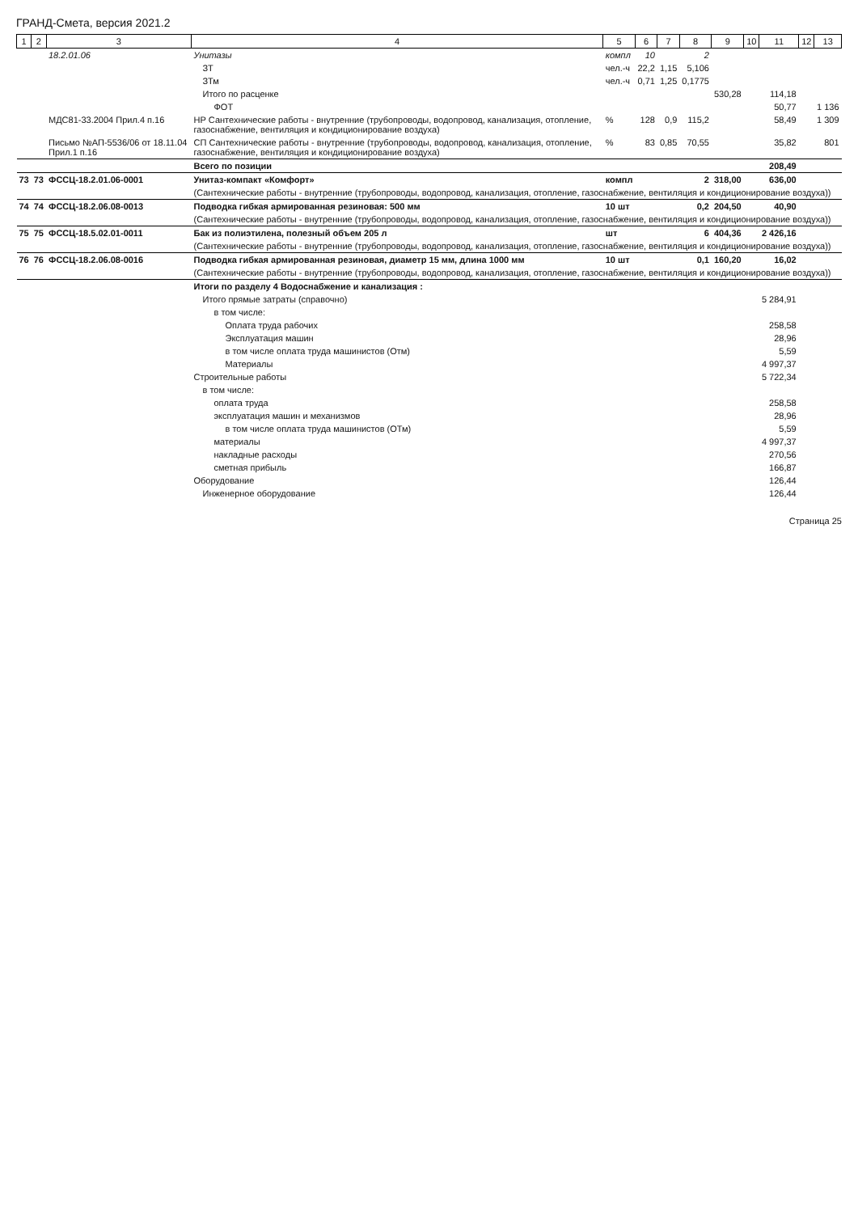ГРАНД-Смета, версия 2021.2
| 1 | 2 | 3 | 4 | 5 | 6 | 7 | 8 | 9 | 10 | 11 | 12 | 13 |
| --- | --- | --- | --- | --- | --- | --- | --- | --- | --- | --- | --- | --- |
| | | 18.2.01.06 | Унитазы | компл | 10 | | 2 | | | | | |
| | | | ЗТ | чел.-ч | 22,2 | 1,15 | 5,106 | | | | | |
| | | | ЗТм | чел.-ч | 0,71 | 1,25 | 0,1775 | | | | | |
| | | | Итого по расценке | | | | | 530,28 | | 114,18 | | |
| | | | ФОТ | | | | | | | 50,77 | | 1 136 |
| | | МДС81-33.2004 Прил.4 п.16 | НР Сантехнические работы - внутренние (трубопроводы, водопровод, канализация, отопление, газоснабжение, вентиляция и кондиционирование воздуха) | % | 128 | 0,9 | 115,2 | | | 58,49 | | 1 309 |
| | | Письмо №АП-5536/06 от 18.11.04 Прил.1 п.16 | СП Сантехнические работы - внутренние (трубопроводы, водопровод, канализация, отопление, газоснабжение, вентиляция и кондиционирование воздуха) | % | 83 | 0,85 | 70,55 | | | 35,82 | | 801 |
| | | | Всего по позиции | | | | | | | 208,49 | | |
| 73 | 73 | ФССЦ-18.2.01.06-0001 | Унитаз-компакт «Комфорт» | компл | | | 2 | 318,00 | | 636,00 | | |
| | | | (Сантехнические работы - внутренние (трубопроводы, водопровод, канализация, отопление, газоснабжение, вентиляция и кондиционирование воздуха)) | | | | | | | | | |
| 74 | 74 | ФССЦ-18.2.06.08-0013 | Подводка гибкая армированная резиновая: 500 мм | 10 шт | | | 0,2 | 204,50 | | 40,90 | | |
| | | | (Сантехнические работы - внутренние (трубопроводы, водопровод, канализация, отопление, газоснабжение, вентиляция и кондиционирование воздуха)) | | | | | | | | | |
| 75 | 75 | ФССЦ-18.5.02.01-0011 | Бак из полиэтилена, полезный объем 205 л | шт | | | 6 | 404,36 | | 2 426,16 | | |
| | | | (Сантехнические работы - внутренние (трубопроводы, водопровод, канализация, отопление, газоснабжение, вентиляция и кондиционирование воздуха)) | | | | | | | | | |
| 76 | 76 | ФССЦ-18.2.06.08-0016 | Подводка гибкая армированная резиновая, диаметр 15 мм, длина 1000 мм | 10 шт | | | 0,1 | 160,20 | | 16,02 | | |
| | | | (Сантехнические работы - внутренние (трубопроводы, водопровод, канализация, отопление, газоснабжение, вентиляция и кондиционирование воздуха)) | | | | | | | | | |
| | | | Итоги по разделу 4 Водоснабжение и канализация : | | | | | | | | | |
| | | | Итого прямые затраты (справочно) | | | | | | | 5 284,91 | | |
| | | | в том числе: | | | | | | | | | |
| | | | Оплата труда рабочих | | | | | | | 258,58 | | |
| | | | Эксплуатация машин | | | | | | | 28,96 | | |
| | | | в том числе оплата труда машинистов (Отм) | | | | | | | 5,59 | | |
| | | | Материалы | | | | | | | 4 997,37 | | |
| | | | Строительные работы | | | | | | | 5 722,34 | | |
| | | | в том числе: | | | | | | | | | |
| | | | оплата труда | | | | | | | 258,58 | | |
| | | | эксплуатация машин и механизмов | | | | | | | 28,96 | | |
| | | | в том числе оплата труда машинистов (ОТм) | | | | | | | 5,59 | | |
| | | | материалы | | | | | | | 4 997,37 | | |
| | | | накладные расходы | | | | | | | 270,56 | | |
| | | | сметная прибыль | | | | | | | 166,87 | | |
| | | | Оборудование | | | | | | | 126,44 | | |
| | | | Инженерное оборудование | | | | | | | 126,44 | | |
Страница 25